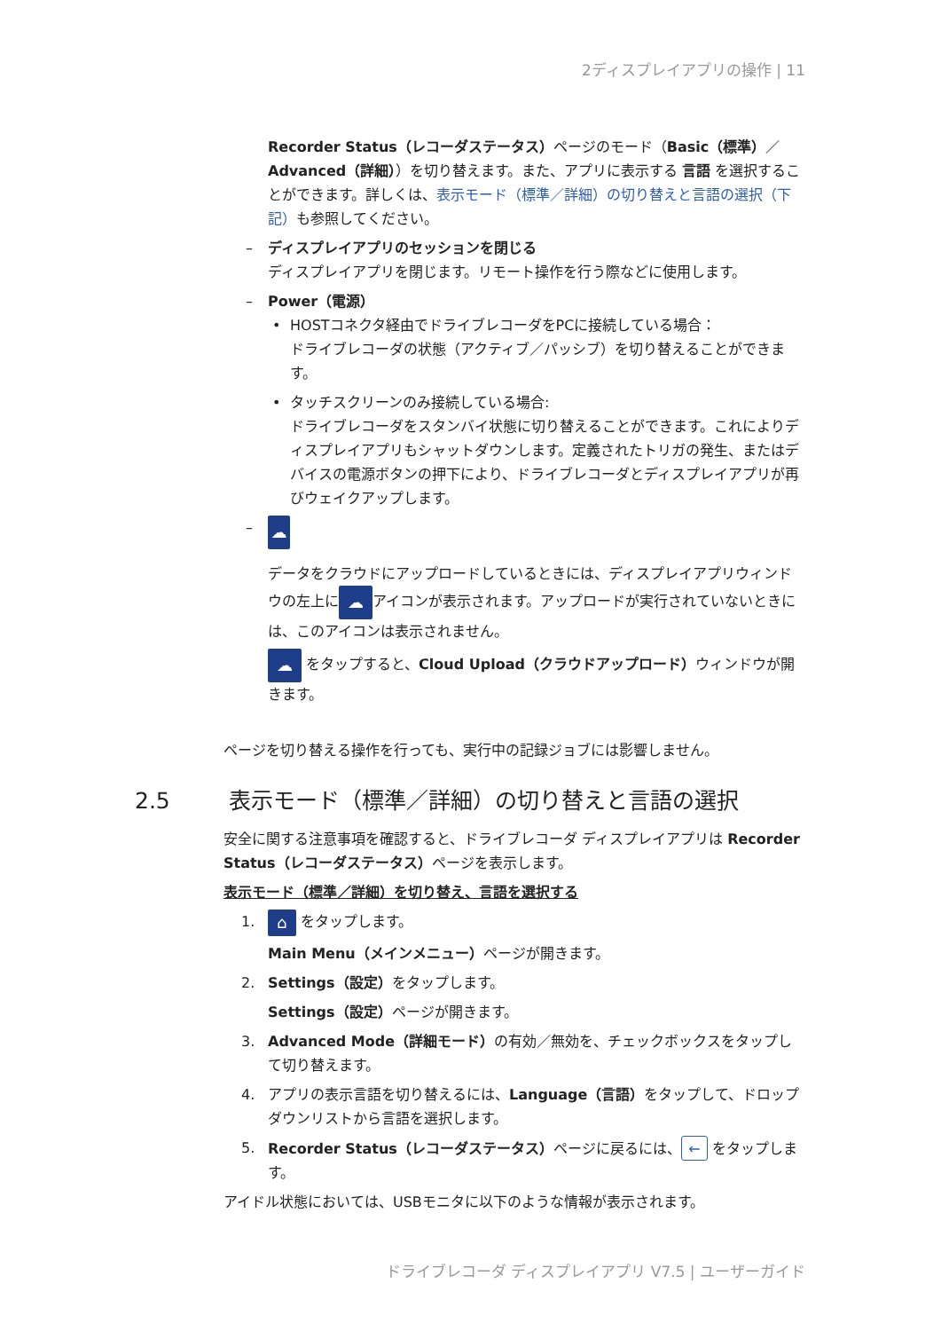2ディスプレイアプリの操作 | 11
Recorder Status（レコーダステータス）ページのモード（Basic（標準）／Advanced（詳細））を切り替えます。また、アプリに表示する 言語 を選択することができます。詳しくは、表示モード（標準／詳細）の切り替えと言語の選択（下記）も参照してください。
– ディスプレイアプリのセッションを閉じる
ディスプレイアプリを閉じます。リモート操作を行う際などに使用します。
– Power（電源）
• HOSTコネクタ経由でドライブレコーダをPCに接続している場合：
ドライブレコーダの状態（アクティブ／パッシブ）を切り替えることができます。
• タッチスクリーンのみ接続している場合:
ドライブレコーダをスタンバイ状態に切り替えることができます。これによりディスプレイアプリもシャットダウンします。定義されたトリガの発生、またはデバイスの電源ボタンの押下により、ドライブレコーダとディスプレイアプリが再びウェイクアップします。
– ☁
データをクラウドにアップロードしているときには、ディスプレイアプリウィンドウの左上に ☁ アイコンが表示されます。アップロードが実行されていないときには、このアイコンは表示されません。
☁ をタップすると、Cloud Upload（クラウドアップロード）ウィンドウが開きます。
ページを切り替える操作を行っても、実行中の記録ジョブには影響しません。
2.5 表示モード（標準／詳細）の切り替えと言語の選択
安全に関する注意事項を確認すると、ドライブレコーダ ディスプレイアプリは Recorder Status（レコーダステータス）ページを表示します。
表示モード（標準／詳細）を切り替え、言語を選択する
1.
⌂ をタップします。
Main Menu（メインメニュー）ページが開きます。
2. Settings（設定）をタップします。
Settings（設定）ページが開きます。
3. Advanced Mode（詳細モード）の有効／無効を、チェックボックスをタップして切り替えます。
4. アプリの表示言語を切り替えるには、Language（言語）をタップして、ドロップダウンリストから言語を選択します。
5. Recorder Status（レコーダステータス）ページに戻るには、 ← をタップします。
アイドル状態においては、USBモニタに以下のような情報が表示されます。
ドライブレコーダ ディスプレイアプリ V7.5 | ユーザーガイド